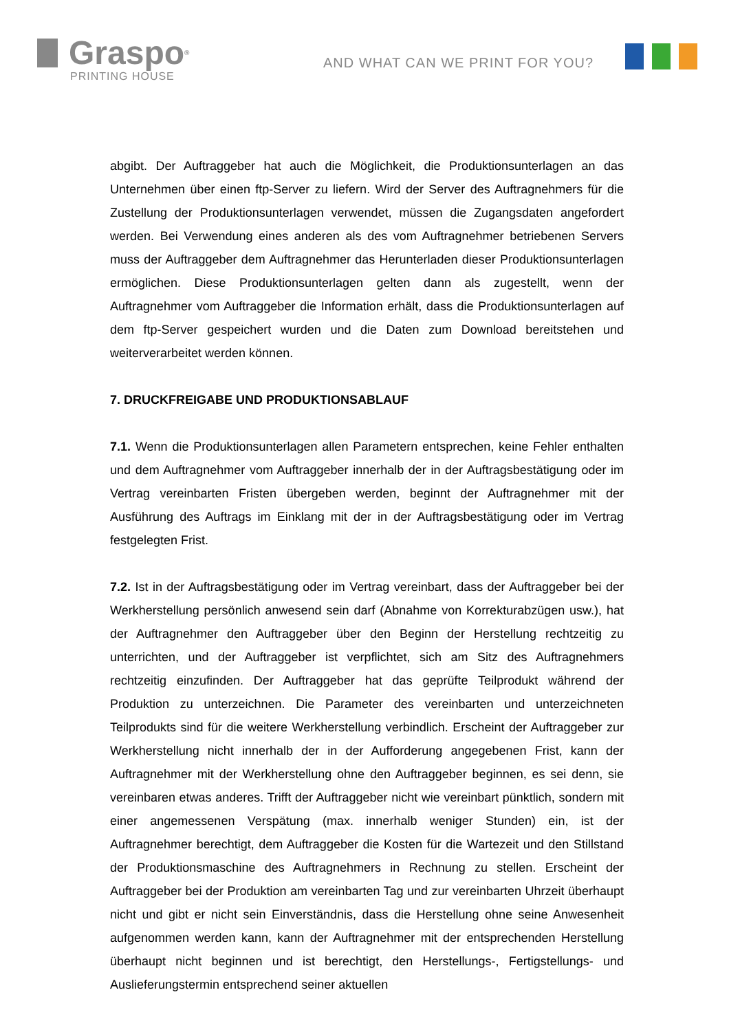Graspo<sup>®</sup>
PRINTING HOUSE
AND WHAT CAN WE PRINT FOR YOU?
abgibt. Der Auftraggeber hat auch die Möglichkeit, die Produktionsunterlagen an das Unternehmen über einen ftp-Server zu liefern. Wird der Server des Auftragnehmers für die Zustellung der Produktionsunterlagen verwendet, müssen die Zugangsdaten angefordert werden. Bei Verwendung eines anderen als des vom Auftragnehmer betriebenen Servers muss der Auftraggeber dem Auftragnehmer das Herunterladen dieser Produktionsunterlagen ermöglichen. Diese Produktionsunterlagen gelten dann als zugestellt, wenn der Auftragnehmer vom Auftraggeber die Information erhält, dass die Produktionsunterlagen auf dem ftp-Server gespeichert wurden und die Daten zum Download bereitstehen und weiterverarbeitet werden können.
7. DRUCKFREIGABE UND PRODUKTIONSABLAUF
7.1. Wenn die Produktionsunterlagen allen Parametern entsprechen, keine Fehler enthalten und dem Auftragnehmer vom Auftraggeber innerhalb der in der Auftragsbestätigung oder im Vertrag vereinbarten Fristen übergeben werden, beginnt der Auftragnehmer mit der Ausführung des Auftrags im Einklang mit der in der Auftragsbestätigung oder im Vertrag festgelegten Frist.
7.2. Ist in der Auftragsbestätigung oder im Vertrag vereinbart, dass der Auftraggeber bei der Werkherstellung persönlich anwesend sein darf (Abnahme von Korrekturabzügen usw.), hat der Auftragnehmer den Auftraggeber über den Beginn der Herstellung rechtzeitig zu unterrichten, und der Auftraggeber ist verpflichtet, sich am Sitz des Auftragnehmers rechtzeitig einzufinden. Der Auftraggeber hat das geprüfte Teilprodukt während der Produktion zu unterzeichnen. Die Parameter des vereinbarten und unterzeichneten Teilprodukts sind für die weitere Werkherstellung verbindlich. Erscheint der Auftraggeber zur Werkherstellung nicht innerhalb der in der Aufforderung angegebenen Frist, kann der Auftragnehmer mit der Werkherstellung ohne den Auftraggeber beginnen, es sei denn, sie vereinbaren etwas anderes. Trifft der Auftraggeber nicht wie vereinbart pünktlich, sondern mit einer angemessenen Verspätung (max. innerhalb weniger Stunden) ein, ist der Auftragnehmer berechtigt, dem Auftraggeber die Kosten für die Wartezeit und den Stillstand der Produktionsmaschine des Auftragnehmers in Rechnung zu stellen. Erscheint der Auftraggeber bei der Produktion am vereinbarten Tag und zur vereinbarten Uhrzeit überhaupt nicht und gibt er nicht sein Einverständnis, dass die Herstellung ohne seine Anwesenheit aufgenommen werden kann, kann der Auftragnehmer mit der entsprechenden Herstellung überhaupt nicht beginnen und ist berechtigt, den Herstellungs-, Fertigstellungs- und Auslieferungstermin entsprechend seiner aktuellen